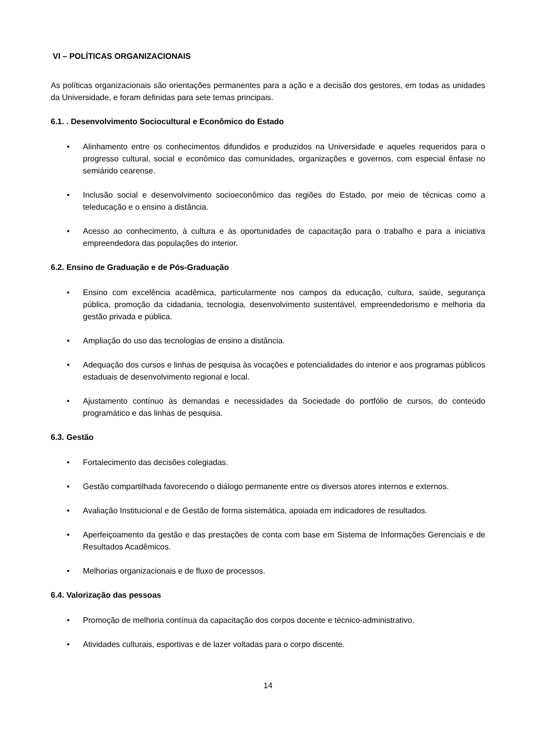VI – POLÍTICAS ORGANIZACIONAIS
As políticas organizacionais são orientações permanentes para a ação e a decisão dos gestores, em todas as unidades da Universidade, e foram definidas para sete temas principais.
6.1. . Desenvolvimento Sociocultural e Econômico do Estado
• Alinhamento entre os conhecimentos difundidos e produzidos na Universidade e aqueles requeridos para o progresso cultural, social e econômico das comunidades, organizações e governos, com especial ênfase no semiárido cearense.
• Inclusão social e desenvolvimento socioeconômico das regiões do Estado, por meio de técnicas como a teleducação e o ensino a distância.
• Acesso ao conhecimento, à cultura e às oportunidades de capacitação para o trabalho e para a iniciativa empreendedora das populações do interior.
6.2. Ensino de Graduação e de Pós-Graduação
• Ensino com excelência acadêmica, particularmente nos campos da educação, cultura, saúde, segurança pública, promoção da cidadania, tecnologia, desenvolvimento sustentável, empreendedorismo e melhoria da gestão privada e pública.
• Ampliação do uso das tecnologias de ensino a distância.
• Adequação dos cursos e linhas de pesquisa às vocações e potencialidades do interior e aos programas públicos estaduais de desenvolvimento regional e local.
• Ajustamento contínuo às demandas e necessidades da Sociedade do portfólio de cursos, do conteúdo programático e das linhas de pesquisa.
6.3. Gestão
• Fortalecimento das decisões colegiadas.
• Gestão compartilhada favorecendo o diálogo permanente entre os diversos atores internos e externos.
• Avaliação Institucional e de Gestão de forma sistemática, apoiada em indicadores de resultados.
• Aperfeiçoamento da gestão e das prestações de conta com base em Sistema de Informações Gerenciais e de Resultados Acadêmicos.
• Melhorias organizacionais e de fluxo de processos.
6.4. Valorização das pessoas
• Promoção de melhoria contínua da capacitação dos corpos docente e técnico-administrativo.
• Atividades culturais, esportivas e de lazer voltadas para o corpo discente.
14